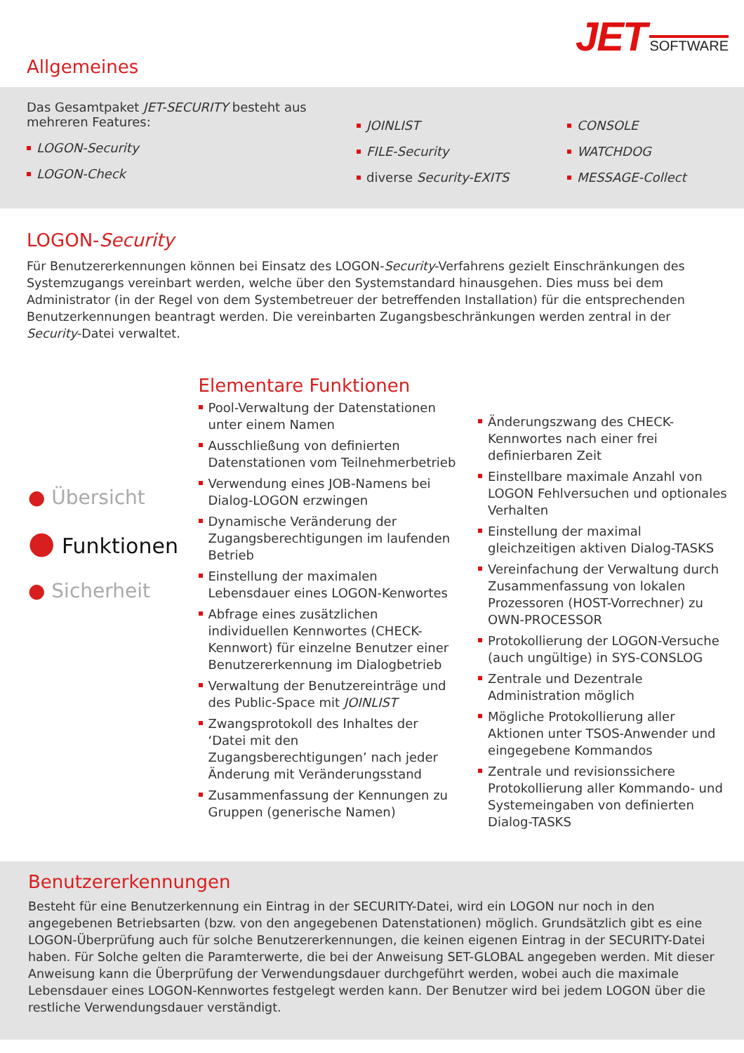JET SOFTWARE
Allgemeines
Das Gesamtpaket JET-SECURITY besteht aus mehreren Features:
LOGON-Security
LOGON-Check
JOINLIST
FILE-Security
diverse Security-EXITS
CONSOLE
WATCHDOG
MESSAGE-Collect
LOGON-Security
Für Benutzererkennungen können bei Einsatz des LOGON-Security-Verfahrens gezielt Einschränkungen des Systemzugangs vereinbart werden, welche über den Systemstandard hinausgehen. Dies muss bei dem Administrator (in der Regel von dem Systembetreuer der betreffenden Installation) für die entsprechenden Benutzerkennungen beantragt werden. Die vereinbarten Zugangsbeschränkungen werden zentral in der Security-Datei verwaltet.
● Übersicht
● Funktionen
● Sicherheit
Elementare Funktionen
Pool-Verwaltung der Datenstationen unter einem Namen
Ausschließung von definierten Datenstationen vom Teilnehmerbetrieb
Verwendung eines JOB-Namens bei Dialog-LOGON erzwingen
Dynamische Veränderung der Zugangsberechtigungen im laufenden Betrieb
Einstellung der maximalen Lebensdauer eines LOGON-Kenwortes
Abfrage eines zusätzlichen individuellen Kennwortes (CHECK-Kennwort) für einzelne Benutzer einer Benutzererkennung im Dialogbetrieb
Verwaltung der Benutzereinträge und des Public-Space mit JOINLIST
Zwangsprotokoll des Inhaltes der ‘Datei mit den Zugangsberechtigungen’ nach jeder Änderung mit Veränderungsstand
Zusammenfassung der Kennungen zu Gruppen (generische Namen)
Änderungszwang des CHECK-Kennwortes nach einer frei definierbaren Zeit
Einstellbare maximale Anzahl von LOGON Fehlversuchen und optionales Verhalten
Einstellung der maximal gleichzeitigen aktiven Dialog-TASKS
Vereinfachung der Verwaltung durch Zusammenfassung von lokalen Prozessoren (HOST-Vorrechner) zu OWN-PROCESSOR
Protokollierung der LOGON-Versuche (auch ungültige) in SYS-CONSLOG
Zentrale und Dezentrale Administration möglich
Mögliche Protokollierung aller Aktionen unter TSOS-Anwender und eingegebene Kommandos
Zentrale und revisionssichere Protokollierung aller Kommando- und Systemeingaben von definierten Dialog-TASKS
Benutzererkennungen
Besteht für eine Benutzerkennung ein Eintrag in der SECURITY-Datei, wird ein LOGON nur noch in den angegebenen Betriebsarten (bzw. von den angegebenen Datenstationen) möglich. Grundsätzlich gibt es eine LOGON-Überprüfung auch für solche Benutzererkennungen, die keinen eigenen Eintrag in der SECURITY-Datei haben. Für Solche gelten die Paramterwerte, die bei der Anweisung SET-GLOBAL angegeben werden. Mit dieser Anweisung kann die Überprüfung der Verwendungsdauer durchgeführt werden, wobei auch die maximale Lebensdauer eines LOGON-Kennwortes festgelegt werden kann. Der Benutzer wird bei jedem LOGON über die restliche Verwendungsdauer verständigt.